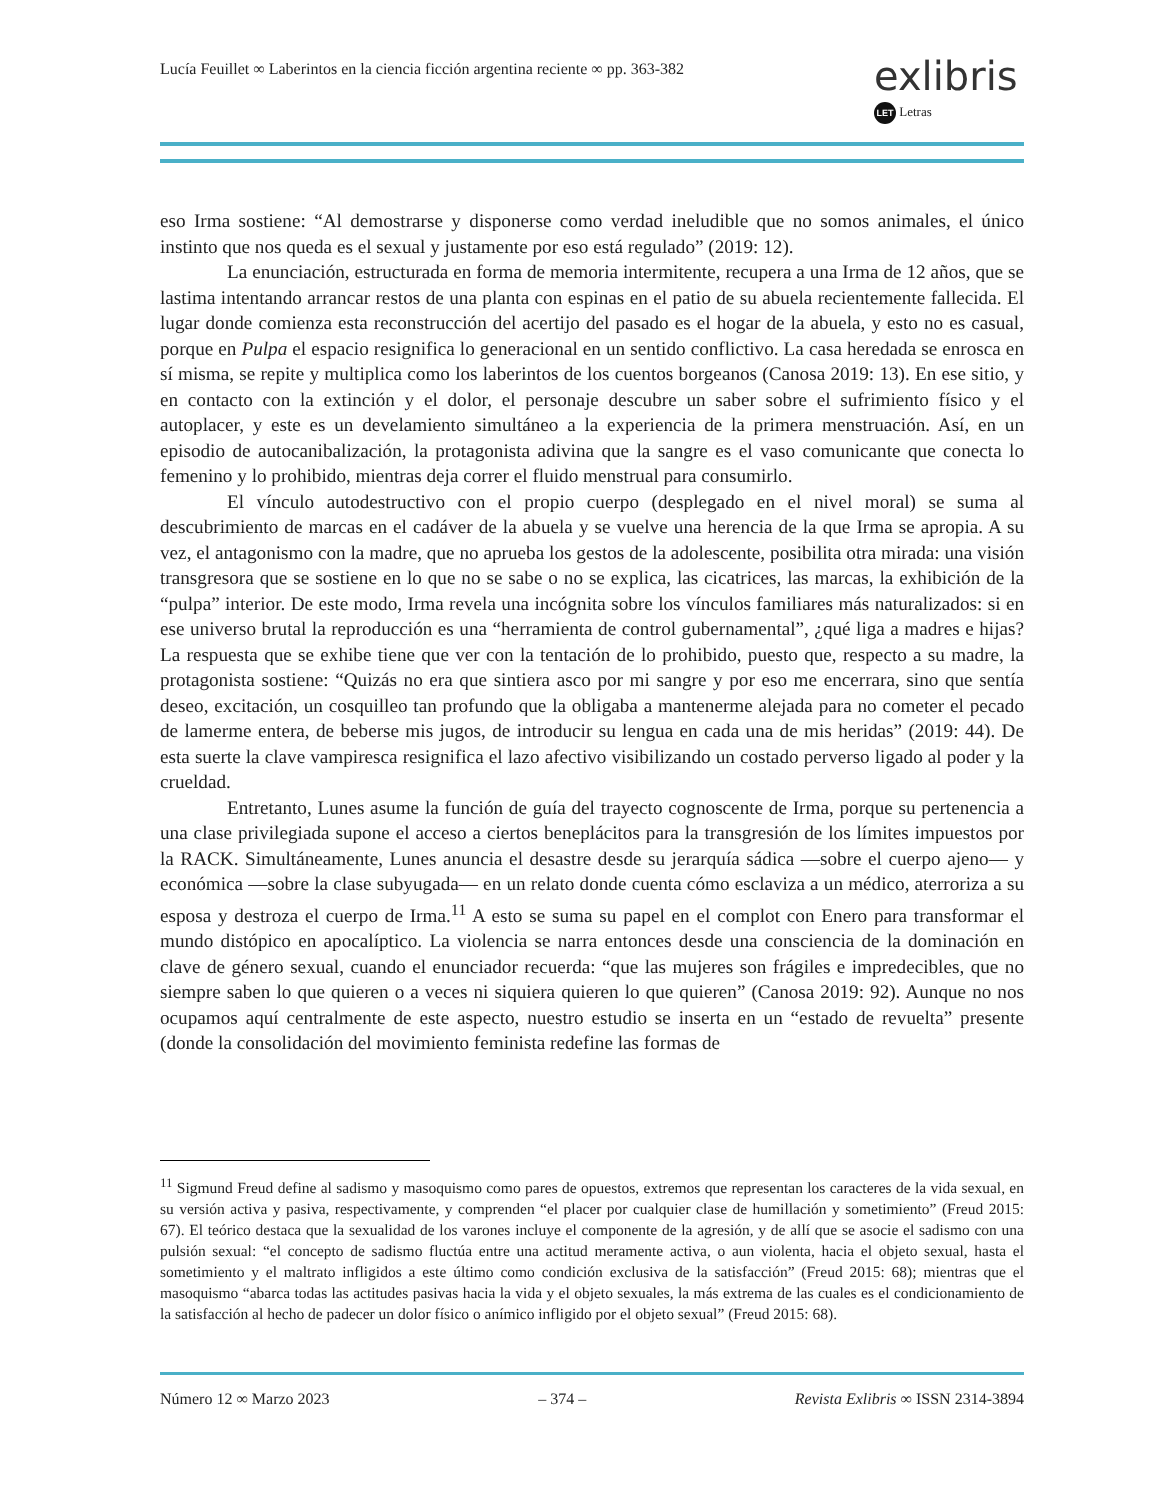Lucía Feuillet ∞ Laberintos en la ciencia ficción argentina reciente ∞ pp. 363-382
exlibris
LET Letras
eso Irma sostiene: “Al demostrarse y disponerse como verdad ineludible que no somos animales, el único instinto que nos queda es el sexual y justamente por eso está regulado” (2019: 12).
La enunciación, estructurada en forma de memoria intermitente, recupera a una Irma de 12 años, que se lastima intentando arrancar restos de una planta con espinas en el patio de su abuela recientemente fallecida. El lugar donde comienza esta reconstrucción del acertijo del pasado es el hogar de la abuela, y esto no es casual, porque en Pulpa el espacio resignifica lo generacional en un sentido conflictivo. La casa heredada se enrosca en sí misma, se repite y multiplica como los laberintos de los cuentos borgeanos (Canosa 2019: 13). En ese sitio, y en contacto con la extinción y el dolor, el personaje descubre un saber sobre el sufrimiento físico y el autoplacer, y este es un develamiento simultáneo a la experiencia de la primera menstruación. Así, en un episodio de autocanibalización, la protagonista adivina que la sangre es el vaso comunicante que conecta lo femenino y lo prohibido, mientras deja correr el fluido menstrual para consumirlo.
El vínculo autodestructivo con el propio cuerpo (desplegado en el nivel moral) se suma al descubrimiento de marcas en el cadáver de la abuela y se vuelve una herencia de la que Irma se apropia. A su vez, el antagonismo con la madre, que no aprueba los gestos de la adolescente, posibilita otra mirada: una visión transgresora que se sostiene en lo que no se sabe o no se explica, las cicatrices, las marcas, la exhibición de la “pulpa” interior. De este modo, Irma revela una incógnita sobre los vínculos familiares más naturalizados: si en ese universo brutal la reproducción es una “herramienta de control gubernamental”, ¿qué liga a madres e hijas? La respuesta que se exhibe tiene que ver con la tentación de lo prohibido, puesto que, respecto a su madre, la protagonista sostiene: “Quizás no era que sintiera asco por mi sangre y por eso me encerrara, sino que sentía deseo, excitación, un cosquilleo tan profundo que la obligaba a mantenerme alejada para no cometer el pecado de lamerme entera, de beberse mis jugos, de introducir su lengua en cada una de mis heridas” (2019: 44). De esta suerte la clave vampiresca resignifica el lazo afectivo visibilizando un costado perverso ligado al poder y la crueldad.
Entretanto, Lunes asume la función de guía del trayecto cognoscente de Irma, porque su pertenencia a una clase privilegiada supone el acceso a ciertos beneplácitos para la transgresión de los límites impuestos por la RACK. Simultáneamente, Lunes anuncia el desastre desde su jerarquía sádica —sobre el cuerpo ajeno— y económica —sobre la clase subyugada— en un relato donde cuenta cómo esclaviza a un médico, aterroriza a su esposa y destroza el cuerpo de Irma.<sup>11</sup> A esto se suma su papel en el complot con Enero para transformar el mundo distópico en apocalíptico. La violencia se narra entonces desde una consciencia de la dominación en clave de género sexual, cuando el enunciador recuerda: “que las mujeres son frágiles e impredecibles, que no siempre saben lo que quieren o a veces ni siquiera quieren lo que quieren” (Canosa 2019: 92). Aunque no nos ocupamos aquí centralmente de este aspecto, nuestro estudio se inserta en un “estado de revuelta” presente (donde la consolidación del movimiento feminista redefine las formas de
<sup>11</sup> Sigmund Freud define al sadismo y masoquismo como pares de opuestos, extremos que representan los caracteres de la vida sexual, en su versión activa y pasiva, respectivamente, y comprenden “el placer por cualquier clase de humillación y sometimiento” (Freud 2015: 67). El teórico destaca que la sexualidad de los varones incluye el componente de la agresión, y de allí que se asocie el sadismo con una pulsión sexual: “el concepto de sadismo fluctúa entre una actitud meramente activa, o aun violenta, hacia el objeto sexual, hasta el sometimiento y el maltrato infligidos a este último como condición exclusiva de la satisfacción” (Freud 2015: 68); mientras que el masoquismo “abarca todas las actitudes pasivas hacia la vida y el objeto sexuales, la más extrema de las cuales es el condicionamiento de la satisfacción al hecho de padecer un dolor físico o anímico infligido por el objeto sexual” (Freud 2015: 68).
Número 12 ∞ Marzo 2023 – 374 – Revista Exlibris ∞ ISSN 2314-3894